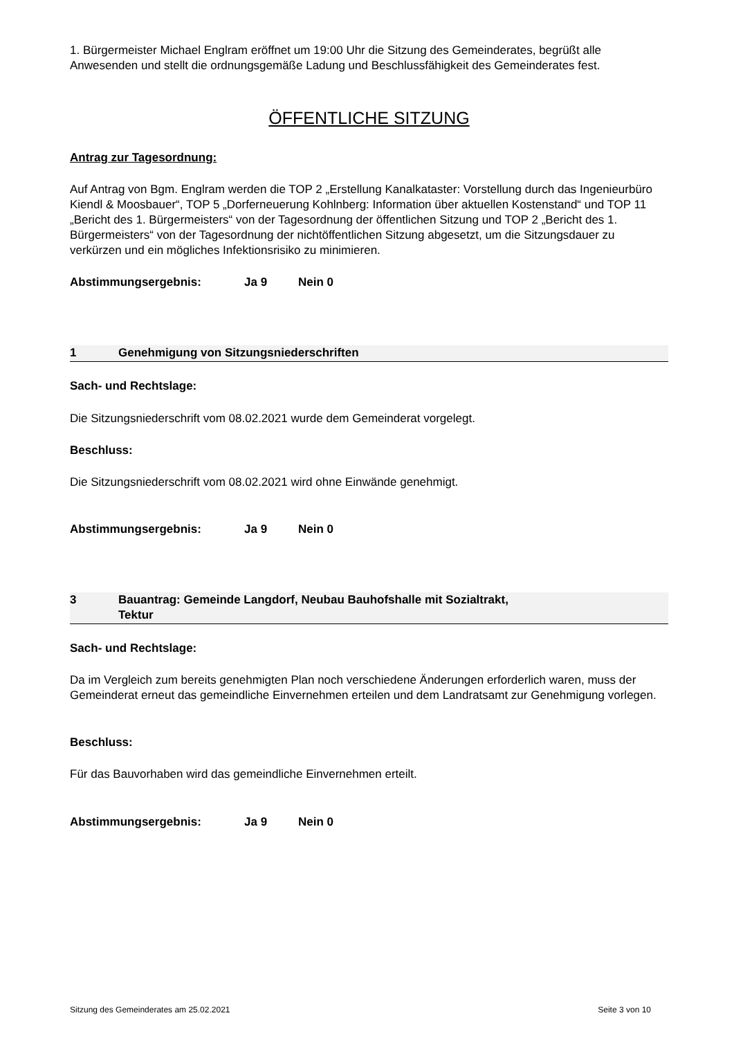1. Bürgermeister Michael Englram eröffnet um 19:00 Uhr die Sitzung des Gemeinderates, begrüßt alle Anwesenden und stellt die ordnungsgemäße Ladung und Beschlussfähigkeit des Gemeinderates fest.
ÖFFENTLICHE SITZUNG
Antrag zur Tagesordnung:
Auf Antrag von Bgm. Englram werden die TOP 2 „Erstellung Kanalkataster: Vorstellung durch das Ingenieurbüro Kiendl & Moosbauer“, TOP 5 „Dorferneuerung Kohlnberg: Information über aktuellen Kostenstand“ und TOP 11 „Bericht des 1. Bürgermeisters“ von der Tagesordnung der öffentlichen Sitzung und TOP 2 „Bericht des 1. Bürgermeisters“ von der Tagesordnung der nichtöffentlichen Sitzung abgesetzt, um die Sitzungsdauer zu verkürzen und ein mögliches Infektionsrisiko zu minimieren.
Abstimmungsergebnis: Ja 9 Nein 0
1 Genehmigung von Sitzungsniederschriften
Sach- und Rechtslage:
Die Sitzungsniederschrift vom 08.02.2021 wurde dem Gemeinderat vorgelegt.
Beschluss:
Die Sitzungsniederschrift vom 08.02.2021 wird ohne Einwände genehmigt.
Abstimmungsergebnis: Ja 9 Nein 0
3 Bauantrag: Gemeinde Langdorf, Neubau Bauhofshalle mit Sozialtrakt,
Tektur
Sach- und Rechtslage:
Da im Vergleich zum bereits genehmigten Plan noch verschiedene Änderungen erforderlich waren, muss der Gemeinderat erneut das gemeindliche Einvernehmen erteilen und dem Landratsamt zur Genehmigung vorlegen.
Beschluss:
Für das Bauvorhaben wird das gemeindliche Einvernehmen erteilt.
Abstimmungsergebnis: Ja 9 Nein 0
Sitzung des Gemeinderates am 25.02.2021 Seite 3 von 10